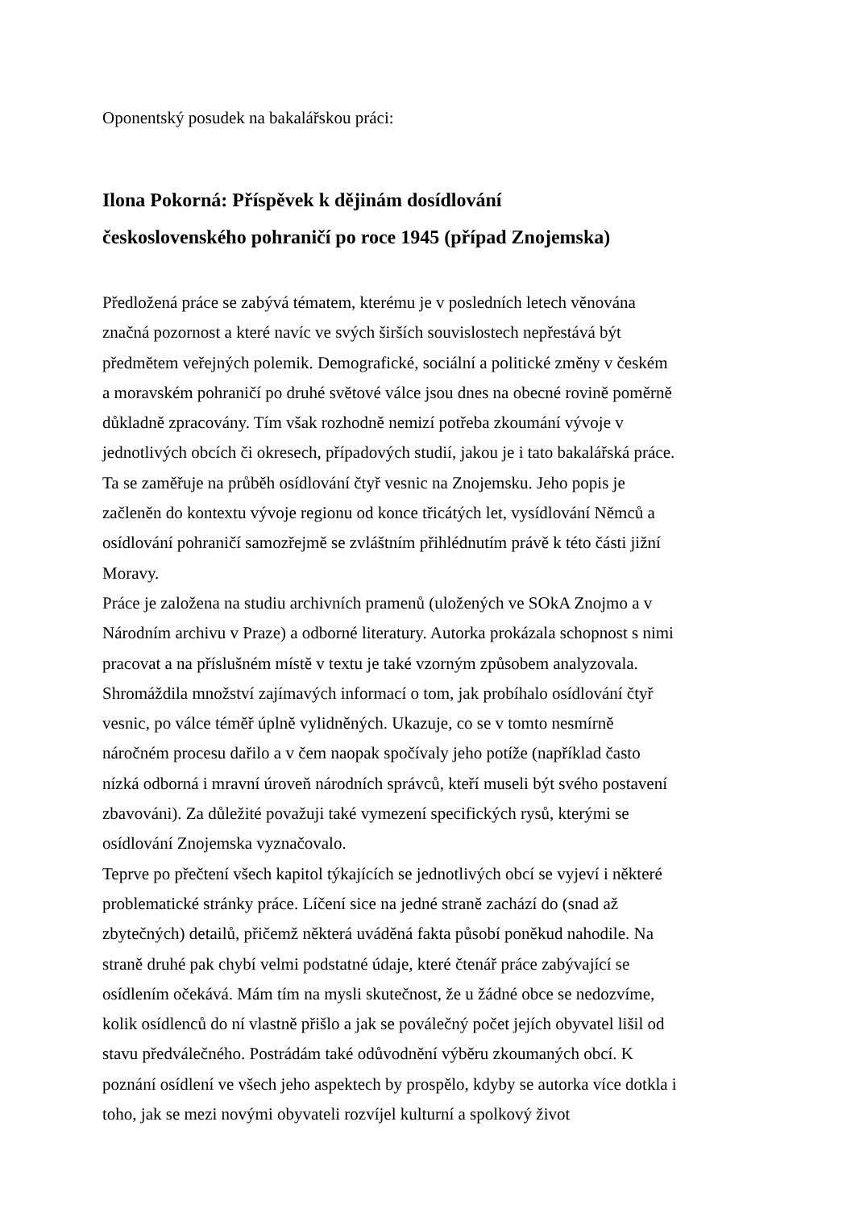Oponentský posudek na bakalářskou práci:
Ilona Pokorná: Příspěvek k dějinám dosídlování
československého pohraničí po roce 1945 (případ Znojemska)
Předložená práce se zabývá tématem, kterému je v posledních letech věnována značná pozornost a které navíc ve svých širších souvislostech nepřestává být předmětem veřejných polemik. Demografické, sociální a politické změny v českém a moravském pohraničí po druhé světové válce jsou dnes na obecné rovině poměrně důkladně zpracovány. Tím však rozhodně nemizí potřeba zkoumání vývoje v jednotlivých obcích či okresech, případových studií, jakou je i tato bakalářská práce. Ta se zaměřuje na průběh osídlování čtyř vesnic na Znojemsku. Jeho popis je začleněn do kontextu vývoje regionu od konce třicátých let, vysídlování Němců a osídlování pohraničí samozřejmě se zvláštním přihlédnutím právě k této části jižní Moravy.
Práce je založena na studiu archivních pramenů (uložených ve SOkA Znojmo a v Národním archivu v Praze) a odborné literatury. Autorka prokázala schopnost s nimi pracovat a na příslušném místě v textu je také vzorným způsobem analyzovala. Shromáždila množství zajímavých informací o tom, jak probíhalo osídlování čtyř vesnic, po válce téměř úplně vylidněných. Ukazuje, co se v tomto nesmírně náročném procesu dařilo a v čem naopak spočívaly jeho potíže (například často nízká odborná i mravní úroveň národních správců, kteří museli být svého postavení zbavováni). Za důležité považuji také vymezení specifických rysů, kterými se osídlování Znojemska vyznačovalo.
Teprve po přečtení všech kapitol týkajících se jednotlivých obcí se vyjeví i některé problematické stránky práce. Líčení sice na jedné straně zachází do (snad až zbytečných) detailů, přičemž některá uváděná fakta působí poněkud nahodile. Na straně druhé pak chybí velmi podstatné údaje, které čtenář práce zabývající se osídlením očekává. Mám tím na mysli skutečnost, že u žádné obce se nedozvíme, kolik osídlenců do ní vlastně přišlo a jak se poválečný počet jejích obyvatel lišil od stavu předválečného. Postrádám také odůvodnění výběru zkoumaných obcí. K poznání osídlení ve všech jeho aspektech by prospělo, kdyby se autorka více dotkla i toho, jak se mezi novými obyvateli rozvíjel kulturní a spolkový život